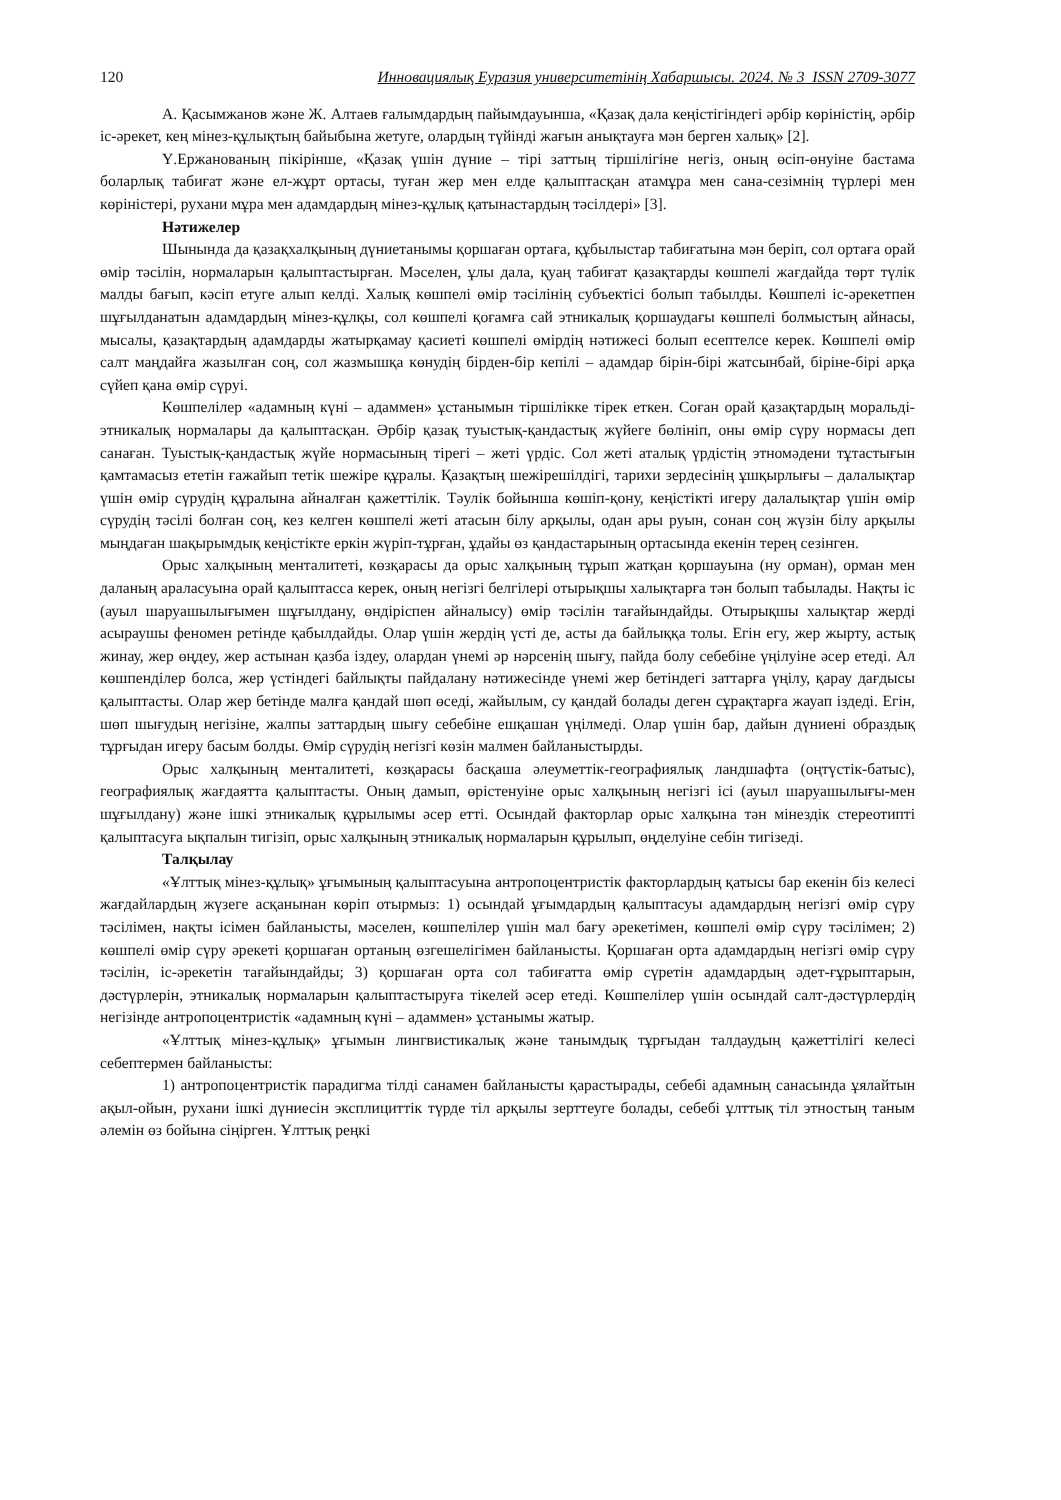120 Инновациялық Еуразия университетінің Хабаршысы. 2024. № 3 ISSN 2709-3077
А. Қасымжанов және Ж. Алтаев ғалымдардың пайымдауынша, «Қазақ дала кеңістігіндегі әрбір көріністің, әрбір іс-әрекет, кең мінез-құлықтың байыбына жетуге, олардың түйінді жағын анықтауға мән берген халық» [2].
Ү.Ержанованың пікірінше, «Қазақ үшін дүние – тірі заттың тіршілігіне негіз, оның өсіп-өнуіне бастама боларлық табиғат және ел-жұрт ортасы, туған жер мен елде қалыптасқан атамұра мен сана-сезімнің түрлері мен көріністері, рухани мұра мен адамдардың мінез-құлық қатынастардың тәсілдері» [3].
Нәтижелер
Шынында да қазақхалқының дүниетанымы қоршаған ортаға, құбылыстар табиғатына мән беріп, сол ортаға орай өмір тәсілін, нормаларын қалыптастырған. Мәселен, ұлы дала, қуаң табиғат қазақтарды көшпелі жағдайда төрт түлік малды бағып, кәсіп етуге алып келді. Халық көшпелі өмір тәсілінің субъектісі болып табылды. Көшпелі іс-әрекетпен шұғылданатын адамдардың мінез-құлқы, сол көшпелі қоғамға сай этникалық қоршаудағы көшпелі болмыстың айнасы, мысалы, қазақтардың адамдарды жатырқамау қасиеті көшпелі өмірдің нәтижесі болып есептелсе керек. Көшпелі өмір салт маңдайға жазылған соң, сол жазмышқа көнудің бірден-бір кепілі – адамдар бірін-бірі жатсынбай, біріне-бірі арқа сүйеп қана өмір сүруі.
Көшпелілер «адамның күні – адаммен» ұстанымын тіршілікке тірек еткен. Соған орай қазақтардың моральді-этникалық нормалары да қалыптасқан. Әрбір қазақ туыстық-қандастық жүйеге бөлініп, оны өмір сүру нормасы деп санаған. Туыстық-қандастық жүйе нормасының тірегі – жеті үрдіс. Сол жеті аталық үрдістің этномәдени тұтастығын қамтамасыз ететін ғажайып тетік шежіре құралы. Қазақтың шежірешілдігі, тарихи зердесінің ұшқырлығы – далалықтар үшін өмір сүрудің құралына айналған қажеттілік. Тәулік бойынша көшіп-қону, кеңістікті игеру далалықтар үшін өмір сүрудің тәсілі болған соң, кез келген көшпелі жеті атасын білу арқылы, одан ары руын, сонан соң жүзін білу арқылы мыңдаған шақырымдық кеңістікте еркін жүріп-тұрған, ұдайы өз қандастарының ортасында екенін терең сезінген.
Орыс халқының менталитеті, көзқарасы да орыс халқының тұрып жатқан қоршауына (ну орман), орман мен даланың араласуына орай қалыптасса керек, оның негізгі белгілері отырықшы халықтарға тән болып табылады. Нақты іс (ауыл шаруашылығымен шұғылдану, өндіріспен айналысу) өмір тәсілін тағайындайды. Отырықшы халықтар жерді асыраушы феномен ретінде қабылдайды. Олар үшін жердің үсті де, асты да байлыққа толы. Егін егу, жер жырту, астық жинау, жер өңдеу, жер астынан қазба іздеу, олардан үнемі әр нәрсенің шығу, пайда болу себебіне үңілуіне әсер етеді. Ал көшпенділер болса, жер үстіндегі байлықты пайдалану нәтижесінде үнемі жер бетіндегі заттарға үңілу, қарау дағдысы қалыптасты. Олар жер бетінде малға қандай шөп өседі, жайылым, су қандай болады деген сұрақтарға жауап іздеді. Егін, шөп шығудың негізіне, жалпы заттардың шығу себебіне ешқашан үңілмеді. Олар үшін бар, дайын дүниені образдық тұрғыдан игеру басым болды. Өмір сүрудің негізгі көзін малмен байланыстырды.
Орыс халқының менталитеті, көзқарасы басқаша әлеуметтік-географиялық ландшафта (оңтүстік-батыс), географиялық жағдаятта қалыптасты. Оның дамып, өрістенуіне орыс халқының негізгі ісі (ауыл шаруашылығы-мен шұғылдану) және ішкі этникалық құрылымы әсер етті. Осындай факторлар орыс халқына тән мінездік стереотипті қалыптасуға ықпалын тигізіп, орыс халқының этникалық нормаларын құрылып, өңделуіне себін тигізеді.
Талқылау
«Ұлттық мінез-құлық» ұғымының қалыптасуына антропоцентристік факторлардың қатысы бар екенін біз келесі жағдайлардың жүзеге асқанынан көріп отырмыз: 1) осындай ұғымдардың қалыптасуы адамдардың негізгі өмір сүру тәсілімен, нақты ісімен байланысты, мәселен, көшпелілер үшін мал бағу әрекетімен, көшпелі өмір сүру тәсілімен; 2) көшпелі өмір сүру әрекеті қоршаған ортаның өзгешелігімен байланысты. Қоршаған орта адамдардың негізгі өмір сүру тәсілін, іс-әрекетін тағайындайды; 3) қоршаған орта сол табиғатта өмір сүретін адамдардың әдет-ғұрыптарын, дәстүрлерін, этникалық нормаларын қалыптастыруға тікелей әсер етеді. Көшпелілер үшін осындай салт-дәстүрлердің негізінде антропоцентристік «адамның күні – адаммен» ұстанымы жатыр.
«Ұлттық мінез-құлық» ұғымын лингвистикалық және танымдық тұрғыдан талдаудың қажеттілігі келесі себептермен байланысты:
1) антропоцентристік парадигма тілді санамен байланысты қарастырады, себебі адамның санасында ұялайтын ақыл-ойын, рухани ішкі дүниесін эксплициттік түрде тіл арқылы зерттеуге болады, себебі ұлттық тіл этностың таным әлемін өз бойына сіңірген. Ұлттық реңкі